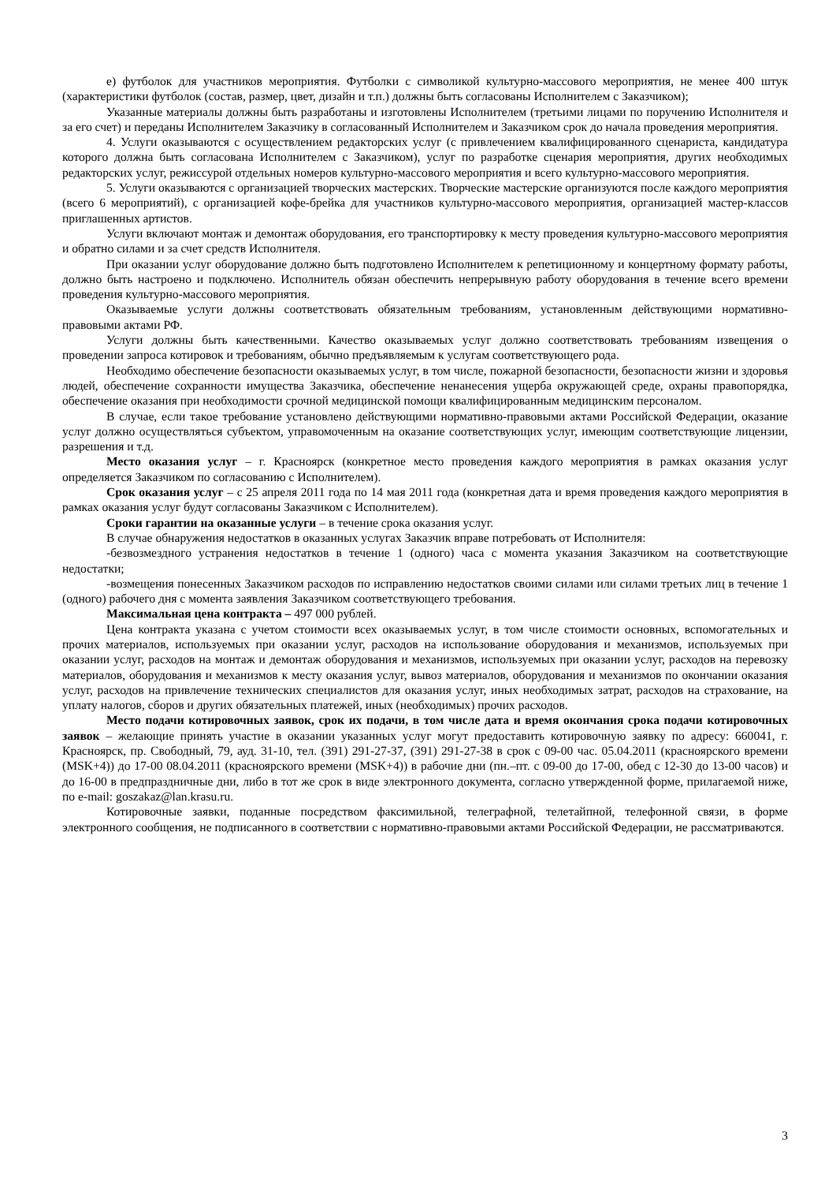е) футболок для участников мероприятия. Футболки с символикой культурно-массового мероприятия, не менее 400 штук (характеристики футболок (состав, размер, цвет, дизайн и т.п.) должны быть согласованы Исполнителем с Заказчиком);
Указанные материалы должны быть разработаны и изготовлены Исполнителем (третьими лицами по поручению Исполнителя и за его счет) и переданы Исполнителем Заказчику в согласованный Исполнителем и Заказчиком срок до начала проведения мероприятия.
4. Услуги оказываются с осуществлением редакторских услуг (с привлечением квалифицированного сценариста, кандидатура которого должна быть согласована Исполнителем с Заказчиком), услуг по разработке сценария мероприятия, других необходимых редакторских услуг, режиссурой отдельных номеров культурно-массового мероприятия и всего культурно-массового мероприятия.
5. Услуги оказываются с организацией творческих мастерских. Творческие мастерские организуются после каждого мероприятия (всего 6 мероприятий), с организацией кофе-брейка для участников культурно-массового мероприятия, организацией мастер-классов приглашенных артистов.
Услуги включают монтаж и демонтаж оборудования, его транспортировку к месту проведения культурно-массового мероприятия и обратно силами и за счет средств Исполнителя.
При оказании услуг оборудование должно быть подготовлено Исполнителем к репетиционному и концертному формату работы, должно быть настроено и подключено. Исполнитель обязан обеспечить непрерывную работу оборудования в течение всего времени проведения культурно-массового мероприятия.
Оказываемые услуги должны соответствовать обязательным требованиям, установленным действующими нормативно-правовыми актами РФ.
Услуги должны быть качественными. Качество оказываемых услуг должно соответствовать требованиям извещения о проведении запроса котировок и требованиям, обычно предъявляемым к услугам соответствующего рода.
Необходимо обеспечение безопасности оказываемых услуг, в том числе, пожарной безопасности, безопасности жизни и здоровья людей, обеспечение сохранности имущества Заказчика, обеспечение ненанесения ущерба окружающей среде, охраны правопорядка, обеспечение оказания при необходимости срочной медицинской помощи квалифицированным медицинским персоналом.
В случае, если такое требование установлено действующими нормативно-правовыми актами Российской Федерации, оказание услуг должно осуществляться субъектом, управомоченным на оказание соответствующих услуг, имеющим соответствующие лицензии, разрешения и т.д.
Место оказания услуг – г. Красноярск (конкретное место проведения каждого мероприятия в рамках оказания услуг определяется Заказчиком по согласованию с Исполнителем).
Срок оказания услуг – с 25 апреля 2011 года по 14 мая 2011 года (конкретная дата и время проведения каждого мероприятия в рамках оказания услуг будут согласованы Заказчиком с Исполнителем).
Сроки гарантии на оказанные услуги – в течение срока оказания услуг.
В случае обнаружения недостатков в оказанных услугах Заказчик вправе потребовать от Исполнителя:
-безвозмездного устранения недостатков в течение 1 (одного) часа с момента указания Заказчиком на соответствующие недостатки;
-возмещения понесенных Заказчиком расходов по исправлению недостатков своими силами или силами третьих лиц в течение 1 (одного) рабочего дня с момента заявления Заказчиком соответствующего требования.
Максимальная цена контракта – 497 000 рублей.
Цена контракта указана с учетом стоимости всех оказываемых услуг, в том числе стоимости основных, вспомогательных и прочих материалов, используемых при оказании услуг, расходов на использование оборудования и механизмов, используемых при оказании услуг, расходов на монтаж и демонтаж оборудования и механизмов, используемых при оказании услуг, расходов на перевозку материалов, оборудования и механизмов к месту оказания услуг, вывоз материалов, оборудования и механизмов по окончании оказания услуг, расходов на привлечение технических специалистов для оказания услуг, иных необходимых затрат, расходов на страхование, на уплату налогов, сборов и других обязательных платежей, иных (необходимых) прочих расходов.
Место подачи котировочных заявок, срок их подачи, в том числе дата и время окончания срока подачи котировочных заявок – желающие принять участие в оказании указанных услуг могут предоставить котировочную заявку по адресу: 660041, г. Красноярск, пр. Свободный, 79, ауд. 31-10, тел. (391) 291-27-37, (391) 291-27-38 в срок с 09-00 час. 05.04.2011 (красноярского времени (MSK+4)) до 17-00 08.04.2011 (красноярского времени (MSK+4)) в рабочие дни (пн.–пт. с 09-00 до 17-00, обед с 12-30 до 13-00 часов) и до 16-00 в предпраздничные дни, либо в тот же срок в виде электронного документа, согласно утвержденной форме, прилагаемой ниже, по e-mail: goszakaz@lan.krasu.ru.
Котировочные заявки, поданные посредством факсимильной, телеграфной, телетайпной, телефонной связи, в форме электронного сообщения, не подписанного в соответствии с нормативно-правовыми актами Российской Федерации, не рассматриваются.
3